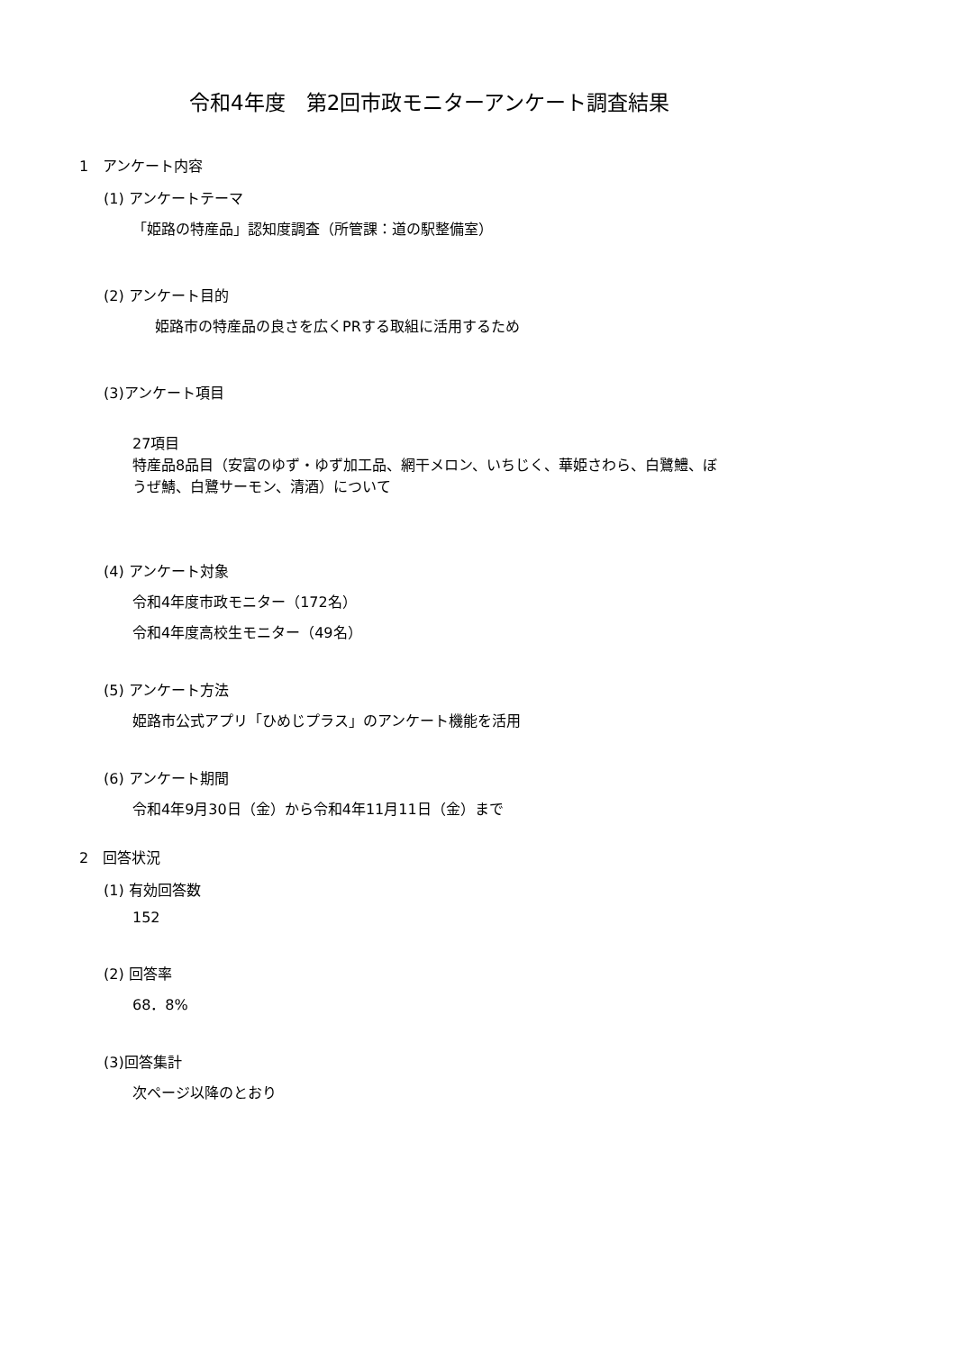令和4年度　第2回市政モニターアンケート調査結果
1　アンケート内容
(1) アンケートテーマ
「姫路の特産品」認知度調査（所管課：道の駅整備室）
(2) アンケート目的
姫路市の特産品の良さを広くPRする取組に活用するため
(3)アンケート項目
27項目
特産品8品目（安富のゆず・ゆず加工品、網干メロン、いちじく、華姫さわら、白鷺鱧、ぼうぜ鯖、白鷺サーモン、清酒）について
(4) アンケート対象
令和4年度市政モニター（172名）
令和4年度高校生モニター（49名）
(5) アンケート方法
姫路市公式アプリ「ひめじプラス」のアンケート機能を活用
(6) アンケート期間
令和4年9月30日（金）から令和4年11月11日（金）まで
2　回答状況
(1) 有効回答数
152
(2) 回答率
68．8%
(3)回答集計
次ページ以降のとおり